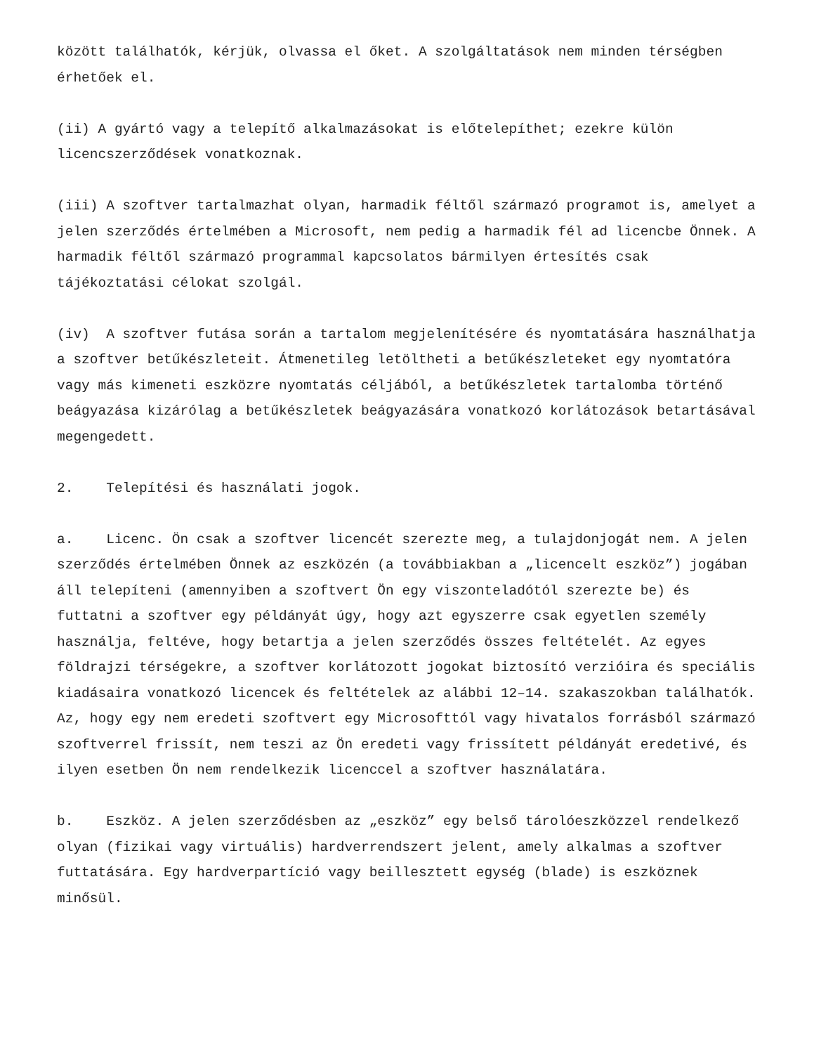között találhatók, kérjük, olvassa el őket. A szolgáltatások nem minden térségben érhetőek el.
(ii) A gyártó vagy a telepítő alkalmazásokat is előtelepíthet; ezekre külön licencszerződések vonatkoznak.
(iii) A szoftver tartalmazhat olyan, harmadik féltől származó programot is, amelyet a jelen szerződés értelmében a Microsoft, nem pedig a harmadik fél ad licencbe Önnek. A harmadik féltől származó programmal kapcsolatos bármilyen értesítés csak tájékoztatási célokat szolgál.
(iv) A szoftver futása során a tartalom megjelenítésére és nyomtatására használhatja a szoftver betűkészleteit. Átmenetileg letöltheti a betűkészleteket egy nyomtatóra vagy más kimeneti eszközre nyomtatás céljából, a betűkészletek tartalomba történő beágyazása kizárólag a betűkészletek beágyazására vonatkozó korlátozások betartásával megengedett.
2. Telepítési és használati jogok.
a. Licenc. Ön csak a szoftver licencét szerezte meg, a tulajdonjogát nem. A jelen szerződés értelmében Önnek az eszközén (a továbbiakban a „licencelt eszköz”) jogában áll telepíteni (amennyiben a szoftvert Ön egy viszonteladótól szerezte be) és futtatni a szoftver egy példányát úgy, hogy azt egyszerre csak egyetlen személy használja, feltéve, hogy betartja a jelen szerződés összes feltételét. Az egyes földrajzi térségekre, a szoftver korlátozott jogokat biztosító verzióira és speciális kiadásaira vonatkozó licencek és feltételek az alábbi 12–14. szakaszokban találhatók. Az, hogy egy nem eredeti szoftvert egy Microsofttól vagy hivatalos forrásból származó szoftverrel frissít, nem teszi az Ön eredeti vagy frissített példányát eredetivé, és ilyen esetben Ön nem rendelkezik licenccel a szoftver használatára.
b. Eszköz. A jelen szerződésben az „eszköz” egy belső tárolóeszközzel rendelkező olyan (fizikai vagy virtuális) hardverrendszert jelent, amely alkalmas a szoftver futtatására. Egy hardverpartíció vagy beillesztett egység (blade) is eszköznek minősül.